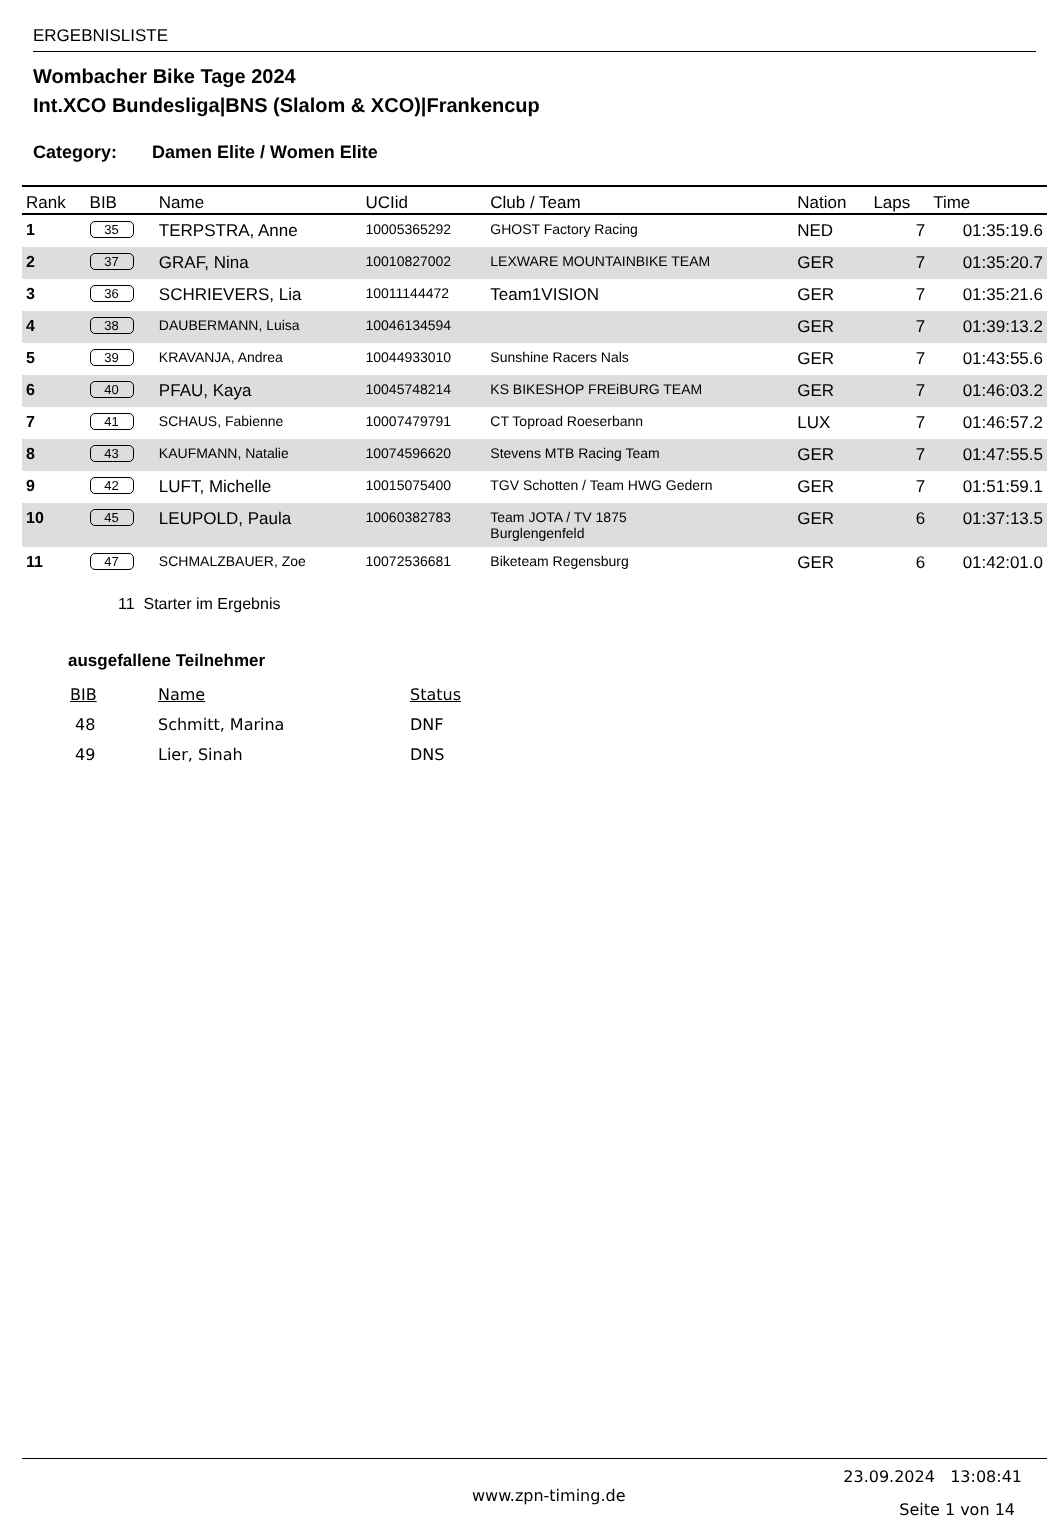ERGEBNISLISTE
Wombacher Bike Tage 2024
Int.XCO Bundesliga|BNS (Slalom & XCO)|Frankencup
Category: Damen Elite / Women Elite
| Rank | BIB | Name | UCIid | Club / Team | Nation | Laps | Time |
| --- | --- | --- | --- | --- | --- | --- | --- |
| 1 | 35 | TERPSTRA, Anne | 10005365292 | GHOST Factory Racing | NED | 7 | 01:35:19.6 |
| 2 | 37 | GRAF, Nina | 10010827002 | LEXWARE MOUNTAINBIKE TEAM | GER | 7 | 01:35:20.7 |
| 3 | 36 | SCHRIEVERS, Lia | 10011144472 | Team1VISION | GER | 7 | 01:35:21.6 |
| 4 | 38 | DAUBERMANN, Luisa | 10046134594 | | GER | 7 | 01:39:13.2 |
| 5 | 39 | KRAVANJA, Andrea | 10044933010 | Sunshine Racers Nals | GER | 7 | 01:43:55.6 |
| 6 | 40 | PFAU, Kaya | 10045748214 | KS BIKESHOP FREiBURG TEAM | GER | 7 | 01:46:03.2 |
| 7 | 41 | SCHAUS, Fabienne | 10007479791 | CT Toproad Roeserbann | LUX | 7 | 01:46:57.2 |
| 8 | 43 | KAUFMANN, Natalie | 10074596620 | Stevens MTB Racing Team | GER | 7 | 01:47:55.5 |
| 9 | 42 | LUFT, Michelle | 10015075400 | TGV Schotten / Team HWG Gedern | GER | 7 | 01:51:59.1 |
| 10 | 45 | LEUPOLD, Paula | 10060382783 | Team JOTA / TV 1875 Burglengenfeld | GER | 6 | 01:37:13.5 |
| 11 | 47 | SCHMALZBAUER, Zoe | 10072536681 | Biketeam Regensburg | GER | 6 | 01:42:01.0 |
11 Starter im Ergebnis
ausgefallene Teilnehmer
| BIB | Name | Status |
| --- | --- | --- |
| 48 | Schmitt, Marina | DNF |
| 49 | Lier, Sinah | DNS |
23.09.2024 13:08:41
www.zpn-timing.de Seite 1 von 14